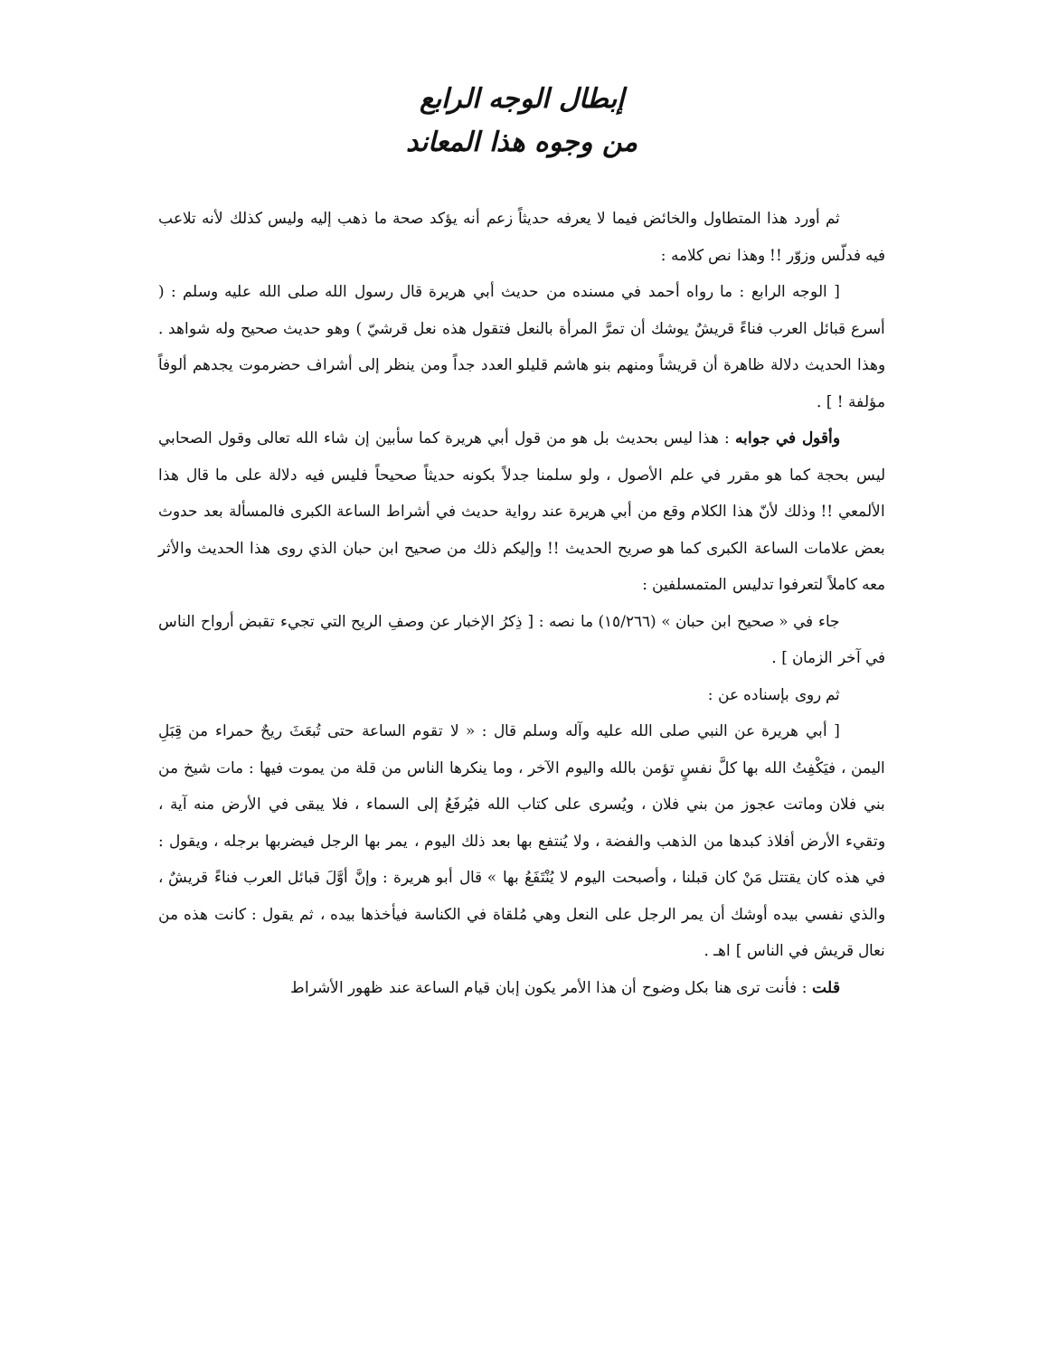إبطال الوجه الرابع
من وجوه هذا المعاند
ثم أورد هذا المتطاول والخائض فيما لا يعرفه حديثاً زعم أنه يؤكد صحة ما ذهب إليه وليس كذلك لأنه تلاعب فيه فدلّس وزوّر !! وهذا نص كلامه :
[ الوجه الرابع : ما رواه أحمد في مسنده من حديث أبي هريرة قال رسول الله صلى الله عليه وسلم : ( أسرع قبائل العرب فناءً قريشٌ يوشك أن تمرَّ المرأة بالنعل فتقول هذه نعل قرشيّ ) وهو حديث صحيح وله شواهد . وهذا الحديث دلالة ظاهرة أن قريشاً ومنهم بنو هاشم قليلو العدد جداً ومن ينظر إلى أشراف حضرموت يجدهم ألوفاً مؤلفة ! ] .
وأقول في جوابه : هذا ليس بحديث بل هو من قول أبي هريرة كما سأبين إن شاء الله تعالى وقول الصحابي ليس بحجة كما هو مقرر في علم الأصول ، ولو سلمنا جدلاً بكونه حديثاً صحيحاً فليس فيه دلالة على ما قال هذا الألمعي !! وذلك لأنّ هذا الكلام وقع من أبي هريرة عند رواية حديث في أشراط الساعة الكبرى فالمسألة بعد حدوث بعض علامات الساعة الكبرى كما هو صريح الحديث !! وإليكم ذلك من صحيح ابن حبان الذي روى هذا الحديث والأثر معه كاملاً لتعرفوا تدليس المتمسلفين :
جاء في « صحيح ابن حبان » (١٥/٢٦٦) ما نصه : [ ذِكرُ الإخبار عن وصفِ الريح التي تجيء تقبض أرواح الناس في آخر الزمان ] .
ثم روى بإسناده عن :
[ أبي هريرة عن النبي صلى الله عليه وآله وسلم قال : « لا تقوم الساعة حتى تُبعَثَ ريحٌ حمراء من قِبَلِ اليمن ، فيَكْفِتُ الله بها كلَّ نفسٍ تؤمن بالله واليوم الآخر ، وما ينكرها الناس من قلة من يموت فيها : مات شيخ من بني فلان وماتت عجوز من بني فلان ، ويُسرى على كتاب الله فيُرفَعُ إلى السماء ، فلا يبقى في الأرض منه آية ، وتقيء الأرض أفلاذ كبدها من الذهب والفضة ، ولا يُنتفع بها بعد ذلك اليوم ، يمر بها الرجل فيضربها برجله ، ويقول : في هذه كان يقتتل مَنْ كان قبلنا ، وأصبحت اليوم لا يُنْتَفَعُ بها » قال أبو هريرة : وإنَّ أوَّلَ قبائل العرب فناءً قريشٌ ، والذي نفسي بيده أوشك أن يمر الرجل على النعل وهي مُلقاة في الكناسة فيأخذها بيده ، ثم يقول : كانت هذه من نعال قريش في الناس ] اهـ .
قلت : فأنت ترى هنا بكل وضوح أن هذا الأمر يكون إبان قيام الساعة عند ظهور الأشراط